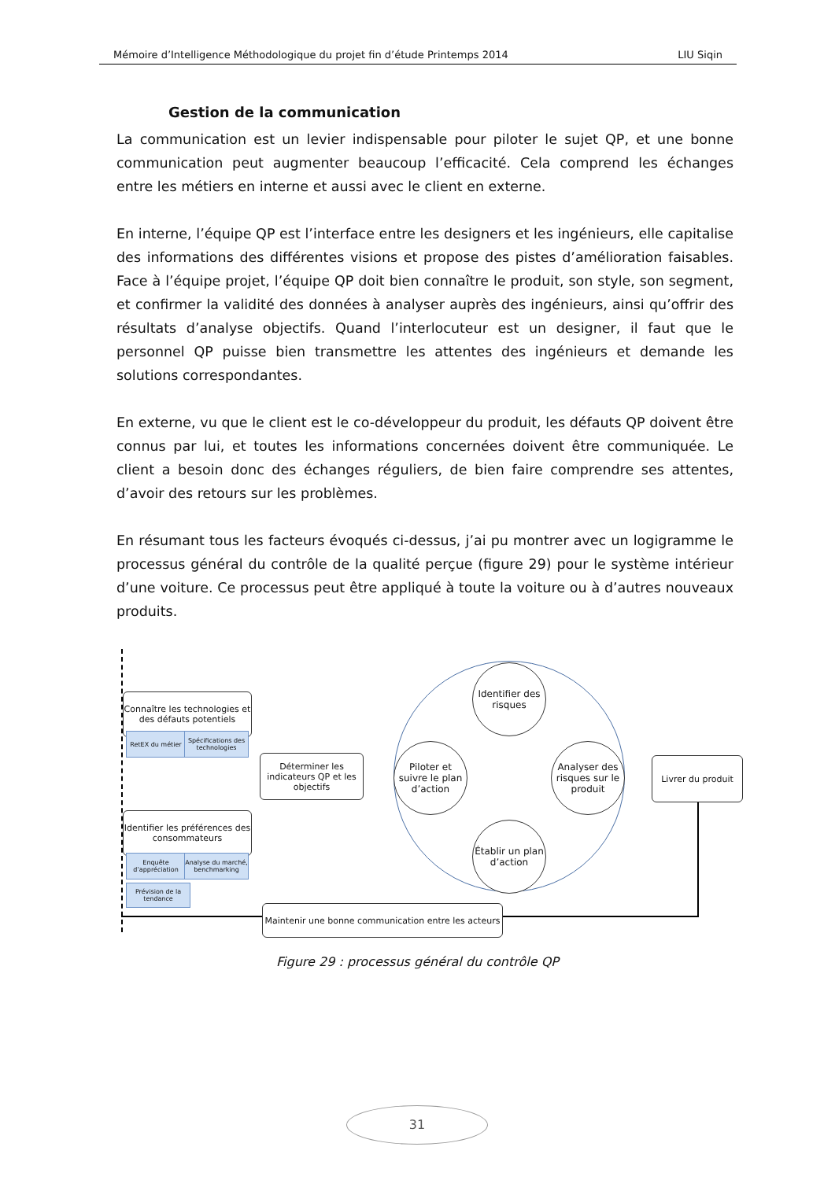Mémoire d’Intelligence Méthodologique du projet fin d’étude Printemps 2014 LIU Siqin
Gestion de la communication
La communication est un levier indispensable pour piloter le sujet QP, et une bonne communication peut augmenter beaucoup l’efficacité. Cela comprend les échanges entre les métiers en interne et aussi avec le client en externe.
En interne, l’équipe QP est l’interface entre les designers et les ingénieurs, elle capitalise des informations des différentes visions et propose des pistes d’amélioration faisables. Face à l’équipe projet, l’équipe QP doit bien connaître le produit, son style, son segment, et confirmer la validité des données à analyser auprès des ingénieurs, ainsi qu’offrir des résultats d’analyse objectifs. Quand l’interlocuteur est un designer, il faut que le personnel QP puisse bien transmettre les attentes des ingénieurs et demande les solutions correspondantes.
En externe, vu que le client est le co-développeur du produit, les défauts QP doivent être connus par lui, et toutes les informations concernées doivent être communiquée. Le client a besoin donc des échanges réguliers, de bien faire comprendre ses attentes, d’avoir des retours sur les problèmes.
En résumant tous les facteurs évoqués ci-dessus, j’ai pu montrer avec un logigramme le processus général du contrôle de la qualité perçue (figure 29) pour le système intérieur d’une voiture. Ce processus peut être appliqué à toute la voiture ou à d’autres nouveaux produits.
Connaître les technologies et des défauts potentiels
RetEX du métier
Spécifications des technologies
Déterminer les indicateurs QP et les objectifs
Identifier les préférences des consommateurs
Enquête d’appréciation
Analyse du marché, benchmarking
Prévision de la tendance
Identifier des risques
Piloter et suivre le plan d’action
Analyser des risques sur le produit
Établir un plan d’action
Livrer du produit
Maintenir une bonne communication entre les acteurs
Figure 29 : processus général du contrôle QP
31